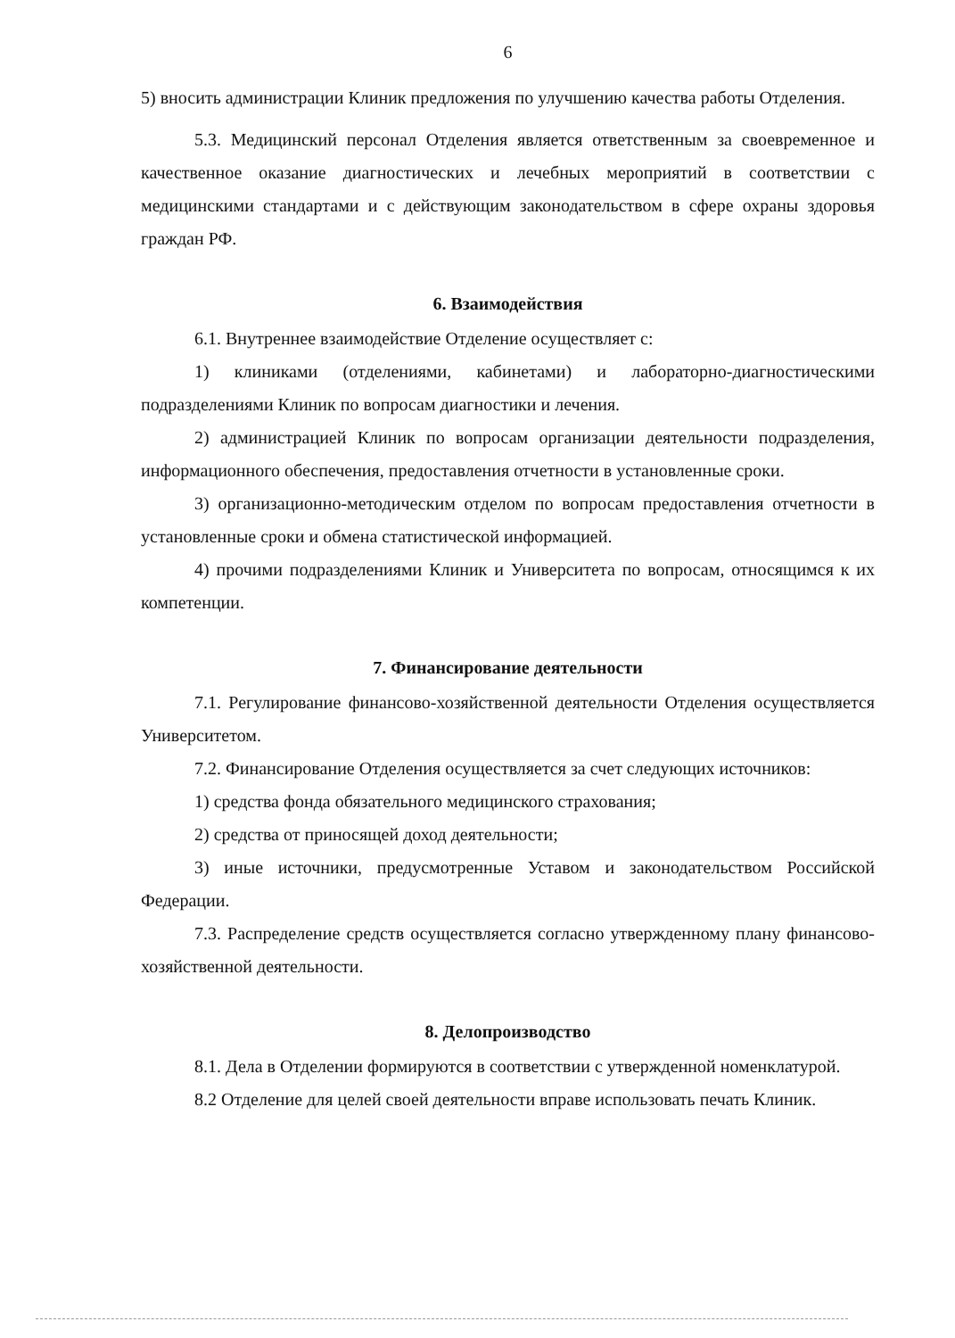6
5) вносить администрации Клиник предложения по улучшению качества работы Отделения.
5.3. Медицинский персонал Отделения является ответственным за своевременное и качественное оказание диагностических и лечебных мероприятий в соответствии с медицинскими стандартами и с действующим законодательством в сфере охраны здоровья граждан РФ.
6. Взаимодействия
6.1. Внутреннее взаимодействие Отделение осуществляет с:
1) клиниками (отделениями, кабинетами) и лабораторно-диагностическими подразделениями Клиник по вопросам диагностики и лечения.
2) администрацией Клиник по вопросам организации деятельности подразделения, информационного обеспечения, предоставления отчетности в установленные сроки.
3) организационно-методическим отделом по вопросам предоставления отчетности в установленные сроки и обмена статистической информацией.
4) прочими подразделениями Клиник и Университета по вопросам, относящимся к их компетенции.
7. Финансирование деятельности
7.1. Регулирование финансово-хозяйственной деятельности Отделения осуществляется Университетом.
7.2. Финансирование Отделения осуществляется за счет следующих источников:
1) средства фонда обязательного медицинского страхования;
2) средства от приносящей доход деятельности;
3) иные источники, предусмотренные Уставом и законодательством Российской Федерации.
7.3. Распределение средств осуществляется согласно утвержденному плану финансово-хозяйственной деятельности.
8. Делопроизводство
8.1. Дела в Отделении формируются в соответствии с утвержденной номенклатурой.
8.2 Отделение для целей своей деятельности вправе использовать печать Клиник.